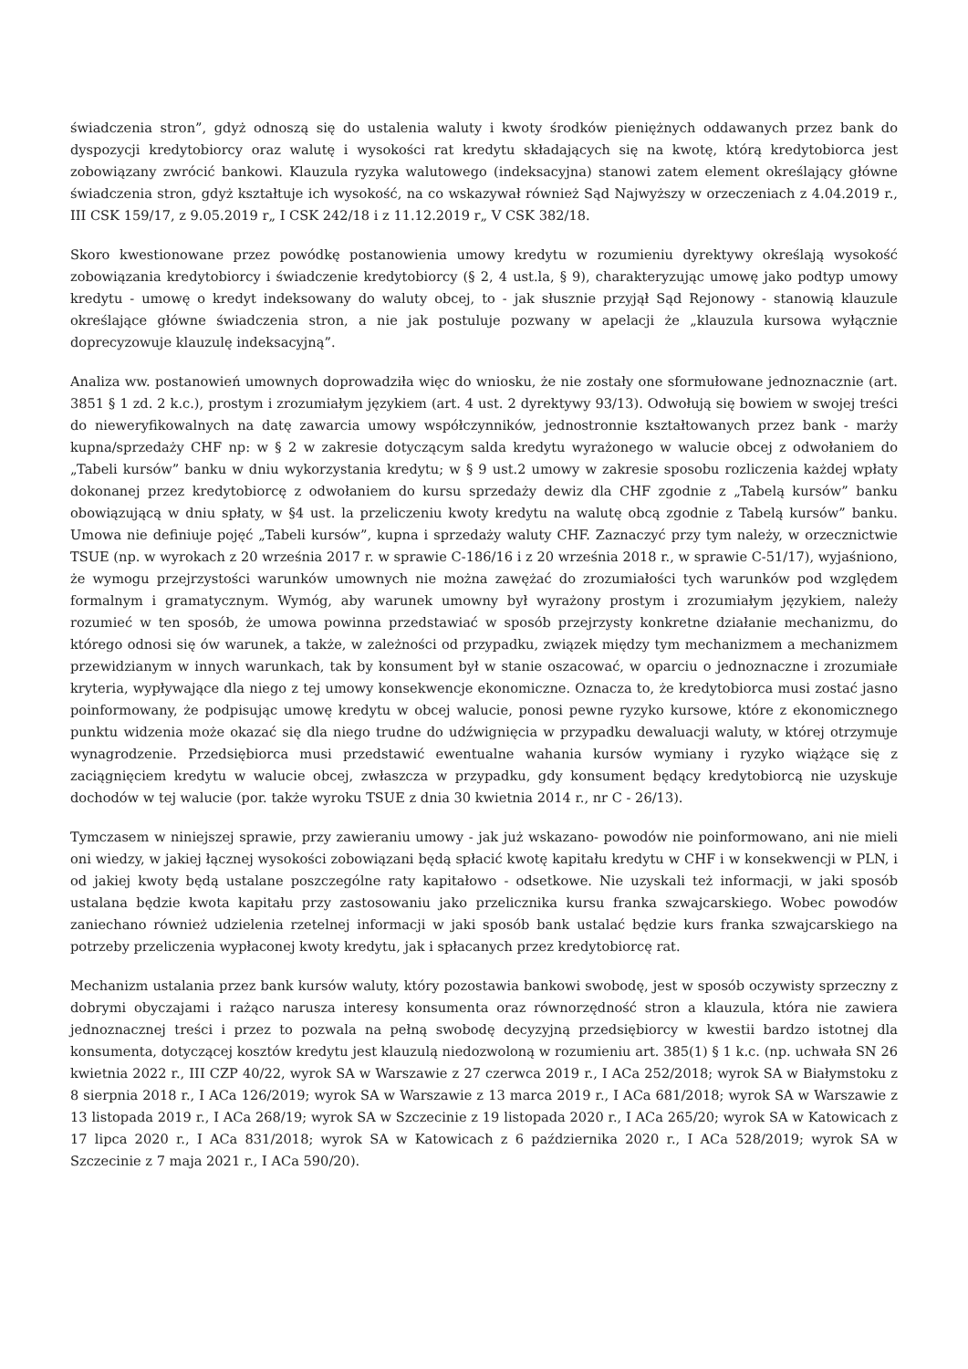świadczenia stron”, gdyż odnoszą się do ustalenia waluty i kwoty środków pieniężnych oddawanych przez bank do dyspozycji kredytobiorcy oraz walutę i wysokości rat kredytu składających się na kwotę, którą kredytobiorca jest zobowiązany zwrócić bankowi. Klauzula ryzyka walutowego (indeksacyjna) stanowi zatem element określający główne świadczenia stron, gdyż kształtuje ich wysokość, na co wskazywał również Sąd Najwyższy w orzeczeniach z 4.04.2019 r., III CSK 159/17, z 9.05.2019 r„ I CSK 242/18 i z 11.12.2019 r„ V CSK 382/18.
Skoro kwestionowane przez powódkę postanowienia umowy kredytu w rozumieniu dyrektywy określają wysokość zobowiązania kredytobiorcy i świadczenie kredytobiorcy (§ 2, 4 ust.la, § 9), charakteryzując umowę jako podtyp umowy kredytu - umowę o kredyt indeksowany do waluty obcej, to - jak słusznie przyjął Sąd Rejonowy - stanowią klauzule określające główne świadczenia stron, a nie jak postuluje pozwany w apelacji że „klauzula kursowa wyłącznie doprecyzowuje klauzulę indeksacyjną”.
Analiza ww. postanowień umownych doprowadziła więc do wniosku, że nie zostały one sformułowane jednoznacznie (art. 3851 § 1 zd. 2 k.c.), prostym i zrozumiałym językiem (art. 4 ust. 2 dyrektywy 93/13). Odwołują się bowiem w swojej treści do nieweryfikowalnych na datę zawarcia umowy współczynników, jednostronnie kształtowanych przez bank - marży kupna/sprzedaży CHF np: w § 2 w zakresie dotyczącym salda kredytu wyrażonego w walucie obcej z odwołaniem do „Tabeli kursów” banku w dniu wykorzystania kredytu; w § 9 ust.2 umowy w zakresie sposobu rozliczenia każdej wpłaty dokonanej przez kredytobiorcę z odwołaniem do kursu sprzedaży dewiz dla CHF zgodnie z „Tabelą kursów” banku obowiązującą w dniu spłaty, w §4 ust. la przeliczeniu kwoty kredytu na walutę obcą zgodnie z Tabelą kursów” banku. Umowa nie definiuje pojęć „Tabeli kursów”, kupna i sprzedaży waluty CHF. Zaznaczyć przy tym należy, w orzecznictwie TSUE (np. w wyrokach z 20 września 2017 r. w sprawie C-186/16 i z 20 września 2018 r., w sprawie C-51/17), wyjaśniono, że wymogu przejrzystości warunków umownych nie można zawężać do zrozumiałości tych warunków pod względem formalnym i gramatycznym. Wymóg, aby warunek umowny był wyrażony prostym i zrozumiałym językiem, należy rozumieć w ten sposób, że umowa powinna przedstawiać w sposób przejrzysty konkretne działanie mechanizmu, do którego odnosi się ów warunek, a także, w zależności od przypadku, związek między tym mechanizmem a mechanizmem przewidzianym w innych warunkach, tak by konsument był w stanie oszacować, w oparciu o jednoznaczne i zrozumiałe kryteria, wypływające dla niego z tej umowy konsekwencje ekonomiczne. Oznacza to, że kredytobiorca musi zostać jasno poinformowany, że podpisując umowę kredytu w obcej walucie, ponosi pewne ryzyko kursowe, które z ekonomicznego punktu widzenia może okazać się dla niego trudne do udźwignięcia w przypadku dewaluacji waluty, w której otrzymuje wynagrodzenie. Przedsiębiorca musi przedstawić ewentualne wahania kursów wymiany i ryzyko wiążące się z zaciągnięciem kredytu w walucie obcej, zwłaszcza w przypadku, gdy konsument będący kredytobiorcą nie uzyskuje dochodów w tej walucie (por. także wyroku TSUE z dnia 30 kwietnia 2014 r., nr C - 26/13).
Tymczasem w niniejszej sprawie, przy zawieraniu umowy - jak już wskazano- powodów nie poinformowano, ani nie mieli oni wiedzy, w jakiej łącznej wysokości zobowiązani będą spłacić kwotę kapitału kredytu w CHF i w konsekwencji w PLN, i od jakiej kwoty będą ustalane poszczególne raty kapitałowo - odsetkowe. Nie uzyskali też informacji, w jaki sposób ustalana będzie kwota kapitału przy zastosowaniu jako przelicznika kursu franka szwajcarskiego. Wobec powodów zaniechano również udzielenia rzetelnej informacji w jaki sposób bank ustalać będzie kurs franka szwajcarskiego na potrzeby przeliczenia wypłaconej kwoty kredytu, jak i spłacanych przez kredytobiorcę rat.
Mechanizm ustalania przez bank kursów waluty, który pozostawia bankowi swobodę, jest w sposób oczywisty sprzeczny z dobrymi obyczajami i rażąco narusza interesy konsumenta oraz równorzędność stron a klauzula, która nie zawiera jednoznacznej treści i przez to pozwala na pełną swobodę decyzyjną przedsiębiorcy w kwestii bardzo istotnej dla konsumenta, dotyczącej kosztów kredytu jest klauzulą niedozwoloną w rozumieniu art. 385(1) § 1 k.c. (np. uchwała SN 26 kwietnia 2022 r., III CZP 40/22, wyrok SA w Warszawie z 27 czerwca 2019 r., I ACa 252/2018; wyrok SA w Białymstoku z 8 sierpnia 2018 r., I ACa 126/2019; wyrok SA w Warszawie z 13 marca 2019 r., I ACa 681/2018; wyrok SA w Warszawie z 13 listopada 2019 r., I ACa 268/19; wyrok SA w Szczecinie z 19 listopada 2020 r., I ACa 265/20; wyrok SA w Katowicach z 17 lipca 2020 r., I ACa 831/2018; wyrok SA w Katowicach z 6 października 2020 r., I ACa 528/2019; wyrok SA w Szczecinie z 7 maja 2021 r., I ACa 590/20).